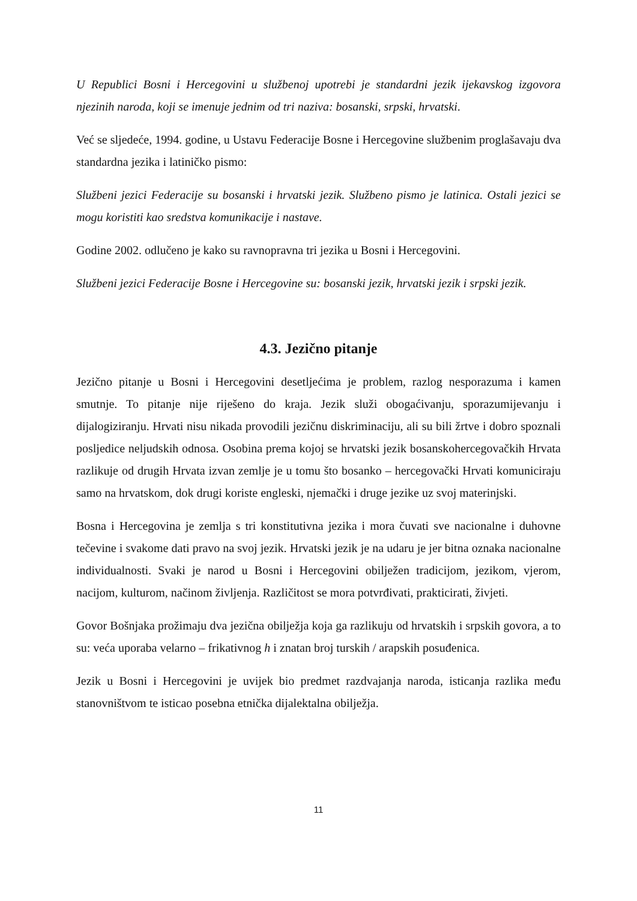U Republici Bosni i Hercegovini u službenoj upotrebi je standardni jezik ijekavskog izgovora njezinih naroda, koji se imenuje jednim od tri naziva: bosanski, srpski, hrvatski.
Već se sljedeće, 1994. godine, u Ustavu Federacije Bosne i Hercegovine službenim proglašavaju dva standardna jezika i latiničko pismo:
Službeni jezici Federacije su bosanski i hrvatski jezik. Službeno pismo je latinica. Ostali jezici se mogu koristiti kao sredstva komunikacije i nastave.
Godine 2002. odlučeno je kako su ravnopravna tri jezika u Bosni i Hercegovini.
Službeni jezici Federacije Bosne i Hercegovine su: bosanski jezik, hrvatski jezik i srpski jezik.
4.3. Jezično pitanje
Jezično pitanje u Bosni i Hercegovini desetljećima je problem, razlog nesporazuma i kamen smutnje. To pitanje nije riješeno do kraja. Jezik služi obogaćivanju, sporazumijevanju i dijalogiziranju. Hrvati nisu nikada provodili jezičnu diskriminaciju, ali su bili žrtve i dobro spoznali posljedice neljudskih odnosa. Osobina prema kojoj se hrvatski jezik bosanskohercegovačkih Hrvata razlikuje od drugih Hrvata izvan zemlje je u tomu što bosanko – hercegovački Hrvati komuniciraju samo na hrvatskom, dok drugi koriste engleski, njemački i druge jezike uz svoj materinjski.
Bosna i Hercegovina je zemlja s tri konstitutivna jezika i mora čuvati sve nacionalne i duhovne tečevine i svakome dati pravo na svoj jezik. Hrvatski jezik je na udaru je jer bitna oznaka nacionalne individualnosti. Svaki je narod u Bosni i Hercegovini obilježen tradicijom, jezikom, vjerom, nacijom, kulturom, načinom življenja. Različitost se mora potvrđivati, prakticirati, živjeti.
Govor Bošnjaka prožimaju dva jezična obilježja koja ga razlikuju od hrvatskih i srpskih govora, a to su: veća uporaba velarno – frikativnog h i znatan broj turskih / arapskih posuđenica.
Jezik u Bosni i Hercegovini je uvijek bio predmet razdvajanja naroda, isticanja razlika među stanovništvom te isticao posebna etnička dijalektalna obilježja.
11